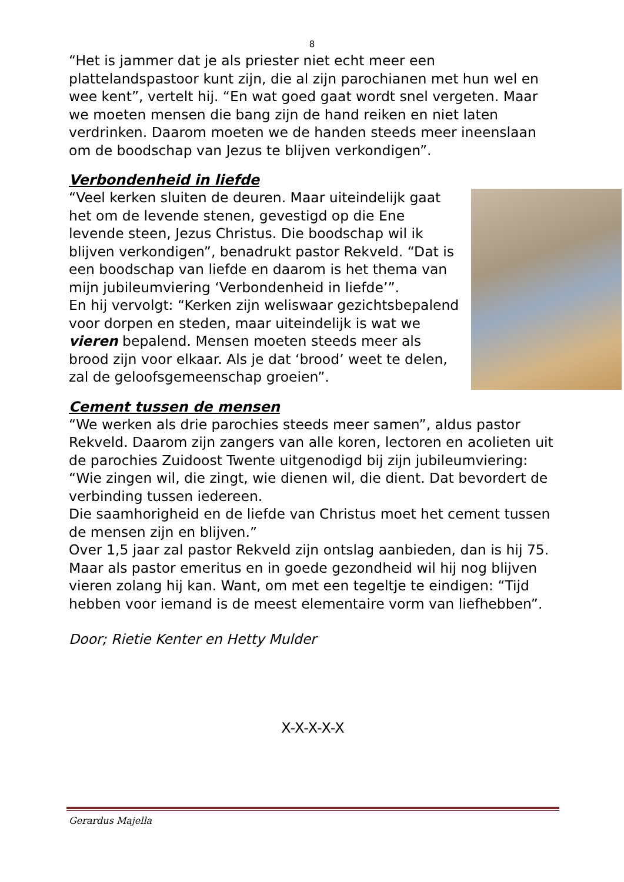8
“Het is jammer dat je als priester niet echt meer een plattelandspastoor kunt zijn, die al zijn parochianen met hun wel en wee kent”, vertelt hij. “En wat goed gaat wordt snel vergeten. Maar we moeten mensen die bang zijn de hand reiken en niet laten verdrinken. Daarom moeten we de handen steeds meer ineenslaan om de boodschap van Jezus te blijven verkondigen”.
Verbondenheid in liefde
“Veel kerken sluiten de deuren. Maar uiteindelijk gaat het om de levende stenen, gevestigd op die Ene levende steen, Jezus Christus. Die boodschap wil ik blijven verkondigen”, benadrukt pastor Rekveld. “Dat is een boodschap van liefde en daarom is het thema van mijn jubileumviering ‘Verbondenheid in liefde’”.
En hij vervolgt: “Kerken zijn weliswaar gezichtsbepalend voor dorpen en steden, maar uiteindelijk is wat we vieren bepalend. Mensen moeten steeds meer als brood zijn voor elkaar. Als je dat ‘brood’ weet te delen, zal de geloofsgemeenschap groeien”.
Cement tussen de mensen
“We werken als drie parochies steeds meer samen”, aldus pastor Rekveld. Daarom zijn zangers van alle koren, lectoren en acolieten uit de parochies Zuidoost Twente uitgenodigd bij zijn jubileumviering: “Wie zingen wil, die zingt, wie dienen wil, die dient. Dat bevordert de verbinding tussen iedereen.
Die saamhorigheid en de liefde van Christus moet het cement tussen de mensen zijn en blijven.”
Over 1,5 jaar zal pastor Rekveld zijn ontslag aanbieden, dan is hij 75. Maar als pastor emeritus en in goede gezondheid wil hij nog blijven vieren zolang hij kan. Want, om met een tegeltje te eindigen: “Tijd hebben voor iemand is de meest elementaire vorm van liefhebben”.
Door; Rietie Kenter en Hetty Mulder
X-X-X-X-X
Gerardus Majella